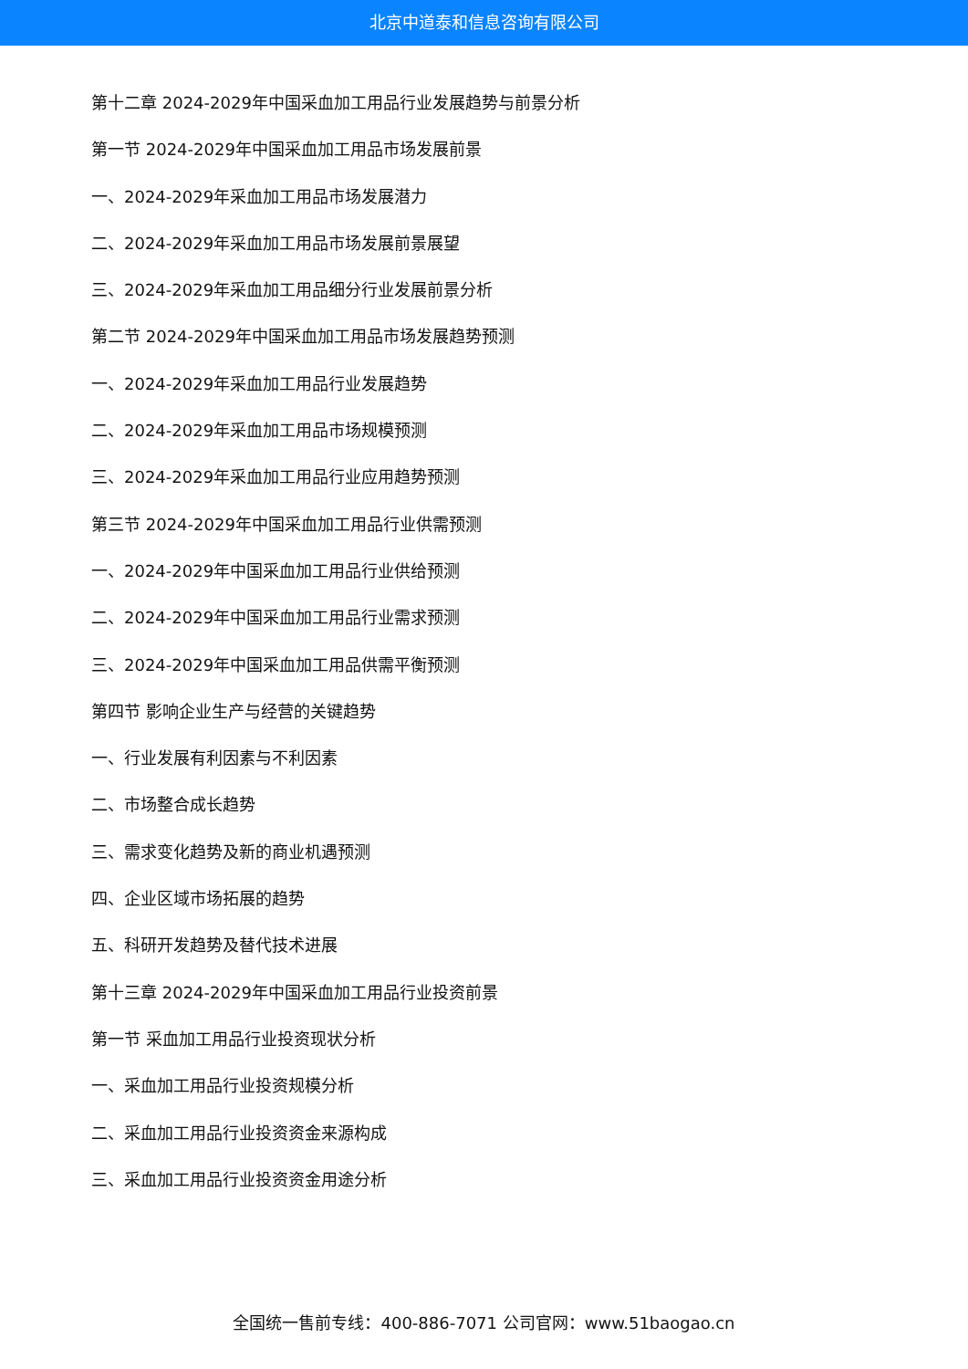北京中道泰和信息咨询有限公司
第十二章 2024-2029年中国采血加工用品行业发展趋势与前景分析
第一节 2024-2029年中国采血加工用品市场发展前景
一、2024-2029年采血加工用品市场发展潜力
二、2024-2029年采血加工用品市场发展前景展望
三、2024-2029年采血加工用品细分行业发展前景分析
第二节 2024-2029年中国采血加工用品市场发展趋势预测
一、2024-2029年采血加工用品行业发展趋势
二、2024-2029年采血加工用品市场规模预测
三、2024-2029年采血加工用品行业应用趋势预测
第三节 2024-2029年中国采血加工用品行业供需预测
一、2024-2029年中国采血加工用品行业供给预测
二、2024-2029年中国采血加工用品行业需求预测
三、2024-2029年中国采血加工用品供需平衡预测
第四节 影响企业生产与经营的关键趋势
一、行业发展有利因素与不利因素
二、市场整合成长趋势
三、需求变化趋势及新的商业机遇预测
四、企业区域市场拓展的趋势
五、科研开发趋势及替代技术进展
第十三章 2024-2029年中国采血加工用品行业投资前景
第一节 采血加工用品行业投资现状分析
一、采血加工用品行业投资规模分析
二、采血加工用品行业投资资金来源构成
三、采血加工用品行业投资资金用途分析
全国统一售前专线：400-886-7071 公司官网：www.51baogao.cn